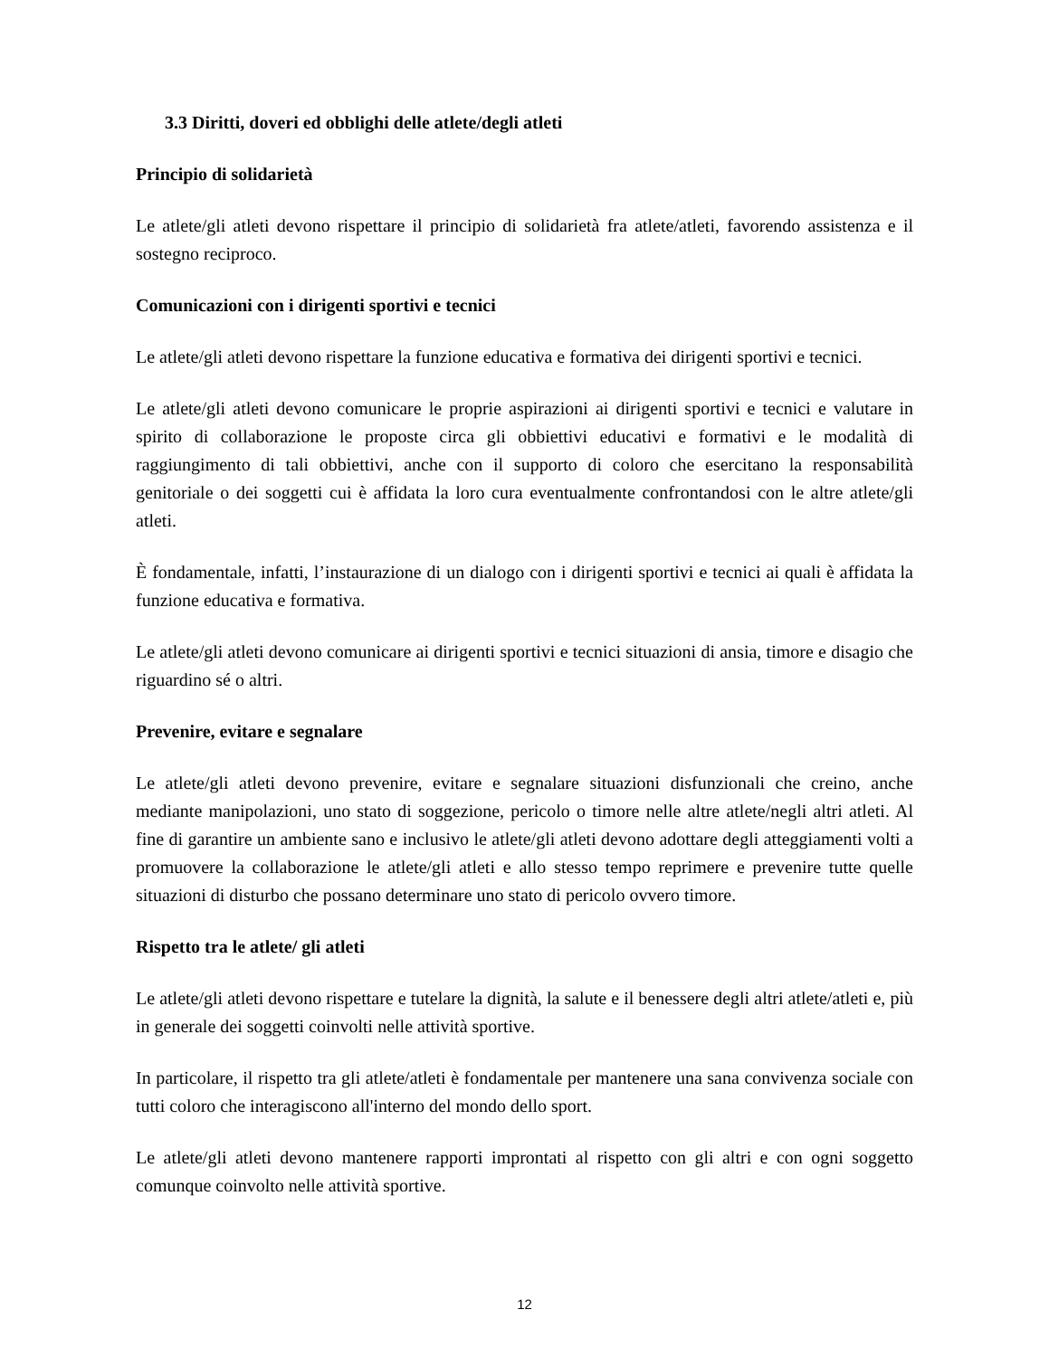3.3 Diritti, doveri ed obblighi delle atlete/degli atleti
Principio di solidarietà
Le atlete/gli atleti devono rispettare il principio di solidarietà fra atlete/atleti, favorendo assistenza e il sostegno reciproco.
Comunicazioni con i dirigenti sportivi e tecnici
Le atlete/gli atleti devono rispettare la funzione educativa e formativa dei dirigenti sportivi e tecnici.
Le atlete/gli atleti devono comunicare le proprie aspirazioni ai dirigenti sportivi e tecnici e valutare in spirito di collaborazione le proposte circa gli obbiettivi educativi e formativi e le modalità di raggiungimento di tali obbiettivi, anche con il supporto di coloro che esercitano la responsabilità genitoriale o dei soggetti cui è affidata la loro cura eventualmente confrontandosi con le altre atlete/gli atleti.
È fondamentale, infatti, l’instaurazione di un dialogo con i dirigenti sportivi e tecnici ai quali è affidata la funzione educativa e formativa.
Le atlete/gli atleti devono comunicare ai dirigenti sportivi e tecnici situazioni di ansia, timore e disagio che riguardino sé o altri.
Prevenire, evitare e segnalare
Le atlete/gli atleti devono prevenire, evitare e segnalare situazioni disfunzionali che creino, anche mediante manipolazioni, uno stato di soggezione, pericolo o timore nelle altre atlete/negli altri atleti. Al fine di garantire un ambiente sano e inclusivo le atlete/gli atleti devono adottare degli atteggiamenti volti a promuovere la collaborazione le atlete/gli atleti e allo stesso tempo reprimere e prevenire tutte quelle situazioni di disturbo che possano determinare uno stato di pericolo ovvero timore.
Rispetto tra le atlete/ gli atleti
Le atlete/gli atleti devono rispettare e tutelare la dignità, la salute e il benessere degli altri atlete/atleti e, più in generale dei soggetti coinvolti nelle attività sportive.
In particolare, il rispetto tra gli atlete/atleti è fondamentale per mantenere una sana convivenza sociale con tutti coloro che interagiscono all'interno del mondo dello sport.
Le atlete/gli atleti devono mantenere rapporti improntati al rispetto con gli altri e con ogni soggetto comunque coinvolto nelle attività sportive.
12